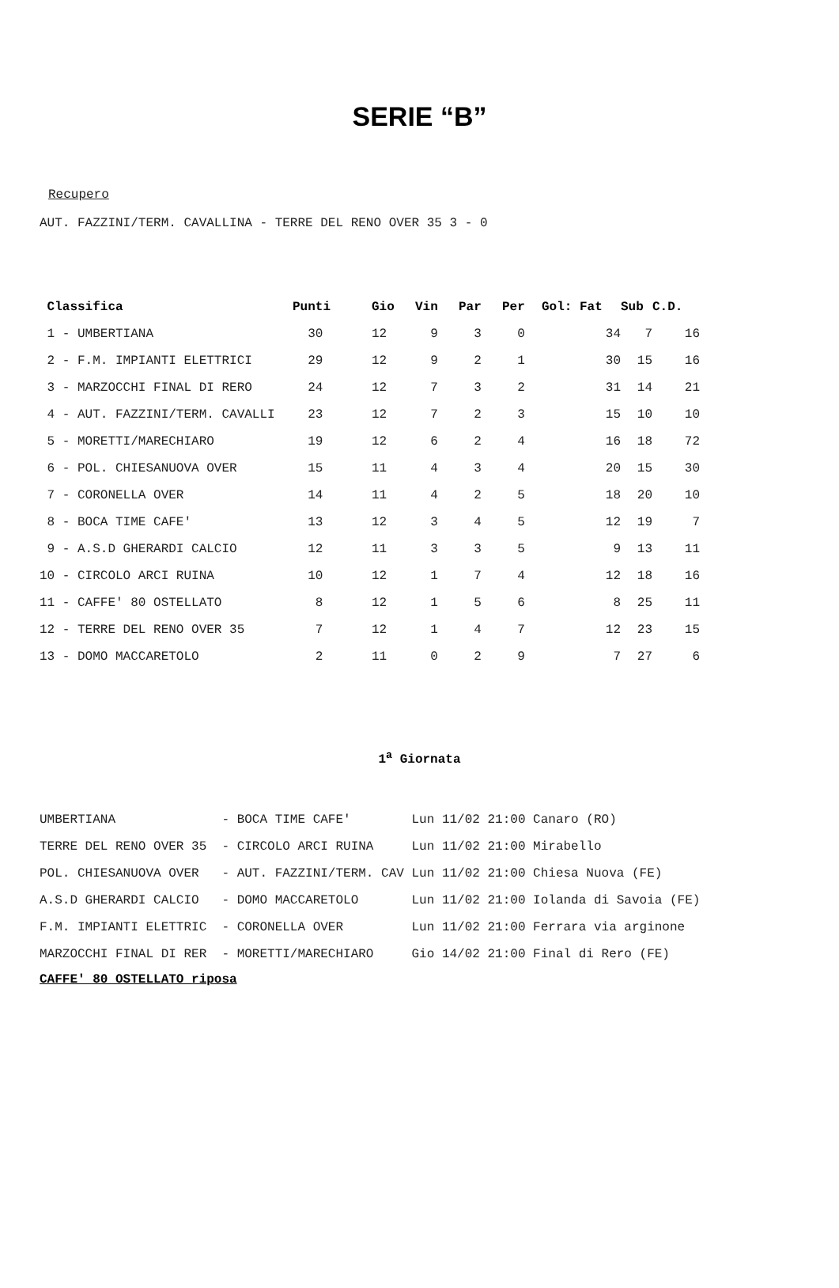SERIE “B”
Recupero
AUT. FAZZINI/TERM. CAVALLINA - TERRE DEL RENO OVER 35 3 - 0
| Classifica | Punti | Gio | Vin | Par | Per | Gol: Fat | Sub | C.D. |
| --- | --- | --- | --- | --- | --- | --- | --- | --- |
| 1 - UMBERTIANA | 30 | 12 | 9 | 3 | 0 | 34 | 7 | 16 |
| 2 - F.M. IMPIANTI ELETTRICI | 29 | 12 | 9 | 2 | 1 | 30 | 15 | 16 |
| 3 - MARZOCCHI FINAL DI RERO | 24 | 12 | 7 | 3 | 2 | 31 | 14 | 21 |
| 4 - AUT. FAZZINI/TERM. CAVALLI | 23 | 12 | 7 | 2 | 3 | 15 | 10 | 10 |
| 5 - MORETTI/MARECHIARO | 19 | 12 | 6 | 2 | 4 | 16 | 18 | 72 |
| 6 - POL. CHIESANUOVA OVER | 15 | 11 | 4 | 3 | 4 | 20 | 15 | 30 |
| 7 - CORONELLA OVER | 14 | 11 | 4 | 2 | 5 | 18 | 20 | 10 |
| 8 - BOCA TIME CAFE' | 13 | 12 | 3 | 4 | 5 | 12 | 19 | 7 |
| 9 - A.S.D GHERARDI CALCIO | 12 | 11 | 3 | 3 | 5 | 9 | 13 | 11 |
| 10 - CIRCOLO ARCI RUINA | 10 | 12 | 1 | 7 | 4 | 12 | 18 | 16 |
| 11 - CAFFE' 80 OSTELLATO | 8 | 12 | 1 | 5 | 6 | 8 | 25 | 11 |
| 12 - TERRE DEL RENO OVER 35 | 7 | 12 | 1 | 4 | 7 | 12 | 23 | 15 |
| 13 - DOMO MACCARETOLO | 2 | 11 | 0 | 2 | 9 | 7 | 27 | 6 |
1<sup>a</sup> Giornata
| UMBERTIANA | - BOCA TIME CAFE' | Lun 11/02 21:00 Canaro (RO) |
| TERRE DEL RENO OVER 35 | - CIRCOLO ARCI RUINA | Lun 11/02 21:00 Mirabello |
| POL. CHIESANUOVA OVER | - AUT. FAZZINI/TERM. CAV | Lun 11/02 21:00 Chiesa Nuova (FE) |
| A.S.D GHERARDI CALCIO | - DOMO MACCARETOLO | Lun 11/02 21:00 Iolanda di Savoia (FE) |
| F.M. IMPIANTI ELETTRIC | - CORONELLA OVER | Lun 11/02 21:00 Ferrara via arginone |
| MARZOCCHI FINAL DI RER | - MORETTI/MARECHIARO | Gio 14/02 21:00 Final di Rero (FE) |
CAFFE' 80 OSTELLATO riposa